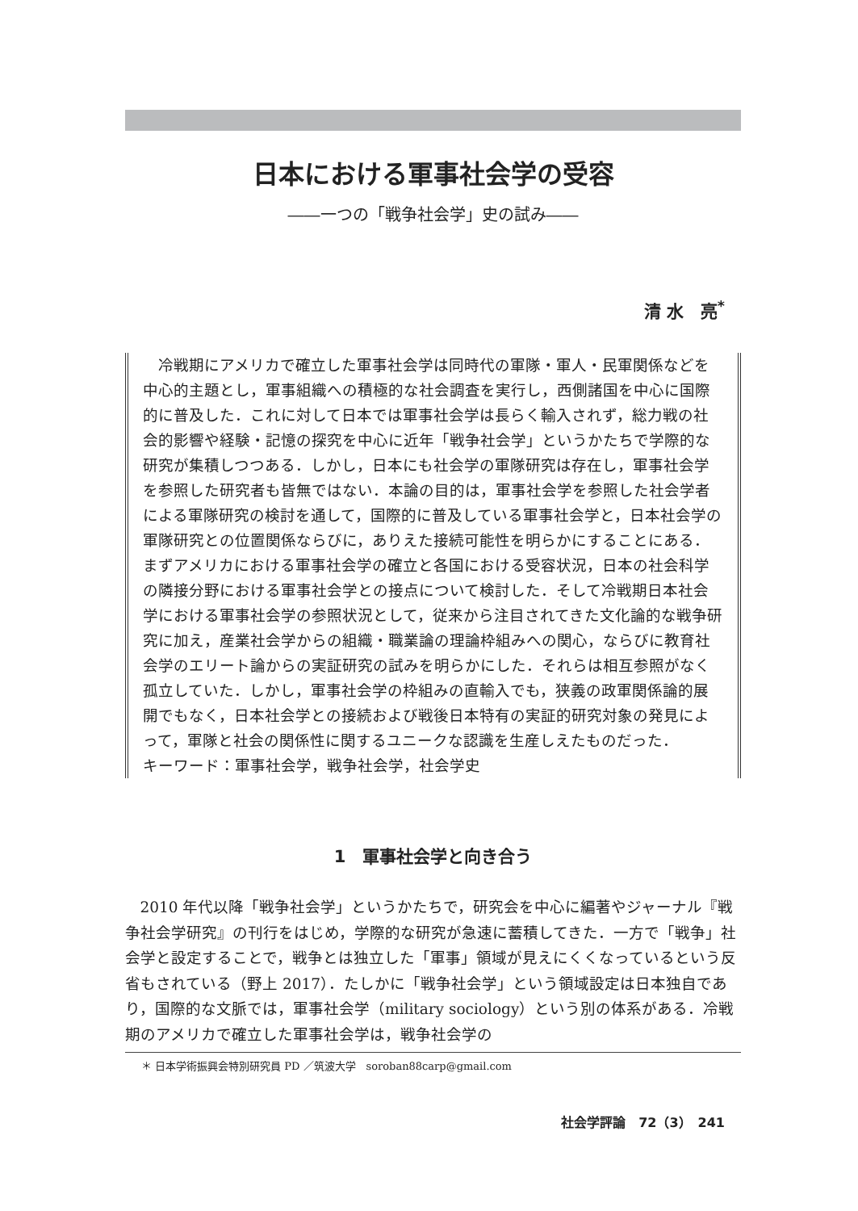日本における軍事社会学の受容
――一つの「戦争社会学」史の試み――
清 水　亮<sup>*</sup>
冷戦期にアメリカで確立した軍事社会学は同時代の軍隊・軍人・民軍関係などを中心的主題とし，軍事組織への積極的な社会調査を実行し，西側諸国を中心に国際的に普及した．これに対して日本では軍事社会学は長らく輸入されず，総力戦の社会的影響や経験・記憶の探究を中心に近年「戦争社会学」というかたちで学際的な研究が集積しつつある．しかし，日本にも社会学の軍隊研究は存在し，軍事社会学を参照した研究者も皆無ではない．本論の目的は，軍事社会学を参照した社会学者による軍隊研究の検討を通して，国際的に普及している軍事社会学と，日本社会学の軍隊研究との位置関係ならびに，ありえた接続可能性を明らかにすることにある．まずアメリカにおける軍事社会学の確立と各国における受容状況，日本の社会科学の隣接分野における軍事社会学との接点について検討した．そして冷戦期日本社会学における軍事社会学の参照状況として，従来から注目されてきた文化論的な戦争研究に加え，産業社会学からの組織・職業論の理論枠組みへの関心，ならびに教育社会学のエリート論からの実証研究の試みを明らかにした．それらは相互参照がなく孤立していた．しかし，軍事社会学の枠組みの直輸入でも，狭義の政軍関係論的展開でもなく，日本社会学との接続および戦後日本特有の実証的研究対象の発見によって，軍隊と社会の関係性に関するユニークな認識を生産しえたものだった．
キーワード：軍事社会学，戦争社会学，社会学史
1　軍事社会学と向き合う
2010 年代以降「戦争社会学」というかたちで，研究会を中心に編著やジャーナル『戦争社会学研究』の刊行をはじめ，学際的な研究が急速に蓄積してきた．一方で「戦争」社会学と設定することで，戦争とは独立した「軍事」領域が見えにくくなっているという反省もされている（野上 2017）．たしかに「戦争社会学」という領域設定は日本独自であり，国際的な文脈では，軍事社会学（military sociology）という別の体系がある．冷戦期のアメリカで確立した軍事社会学は，戦争社会学の
＊ 日本学術振興会特別研究員 PD ／筑波大学　soroban88carp@gmail.com
社会学評論　72（3）　241